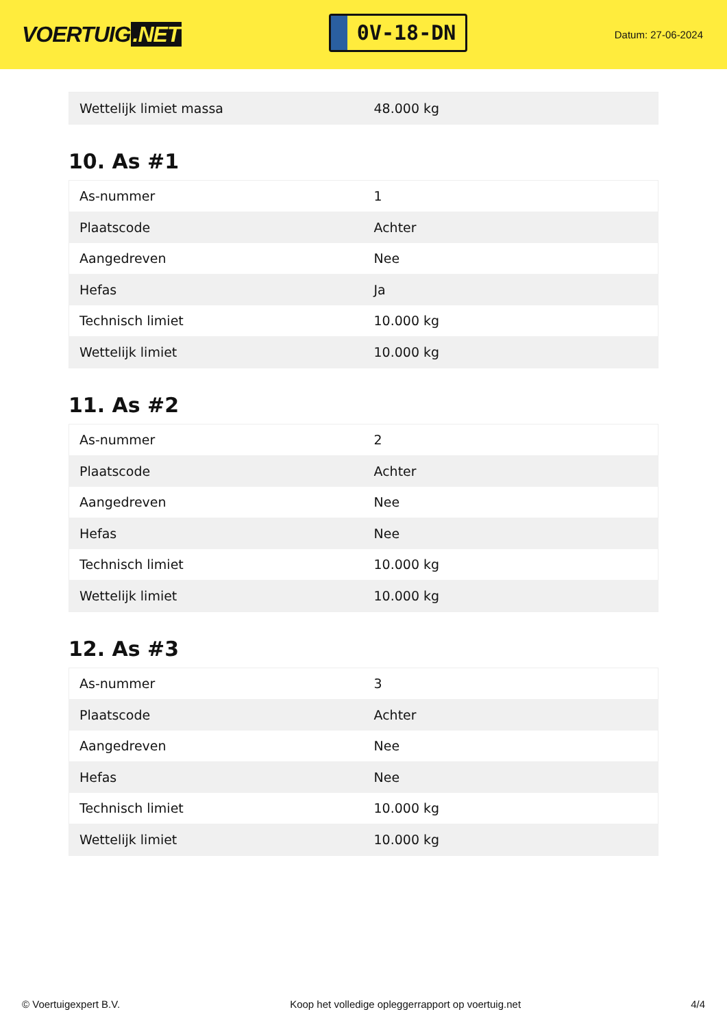VOERTUIG.NET
0V-18-DN
Datum: 27-06-2024
| Wettelijk limiet massa | 48.000 kg |
10. As #1
| As-nummer | 1 |
| Plaatscode | Achter |
| Aangedreven | Nee |
| Hefas | Ja |
| Technisch limiet | 10.000 kg |
| Wettelijk limiet | 10.000 kg |
11. As #2
| As-nummer | 2 |
| Plaatscode | Achter |
| Aangedreven | Nee |
| Hefas | Nee |
| Technisch limiet | 10.000 kg |
| Wettelijk limiet | 10.000 kg |
12. As #3
| As-nummer | 3 |
| Plaatscode | Achter |
| Aangedreven | Nee |
| Hefas | Nee |
| Technisch limiet | 10.000 kg |
| Wettelijk limiet | 10.000 kg |
© Voertuigexpert B.V. Koop het volledige opleggerrapport op voertuig.net 4/4